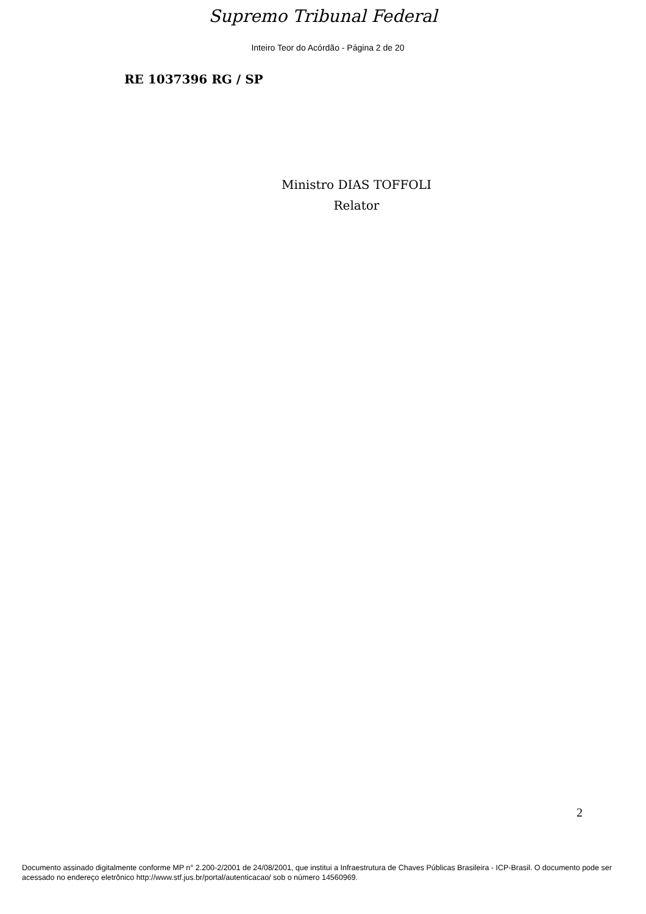Supremo Tribunal Federal
Inteiro Teor do Acórdão - Página 2 de 20
RE 1037396 RG / SP
Ministro DIAS TOFFOLI
Relator
2
Documento assinado digitalmente conforme MP n° 2.200-2/2001 de 24/08/2001, que institui a Infraestrutura de Chaves Públicas Brasileira - ICP-Brasil. O documento pode ser acessado no endereço eletrônico http://www.stf.jus.br/portal/autenticacao/ sob o número 14560969.